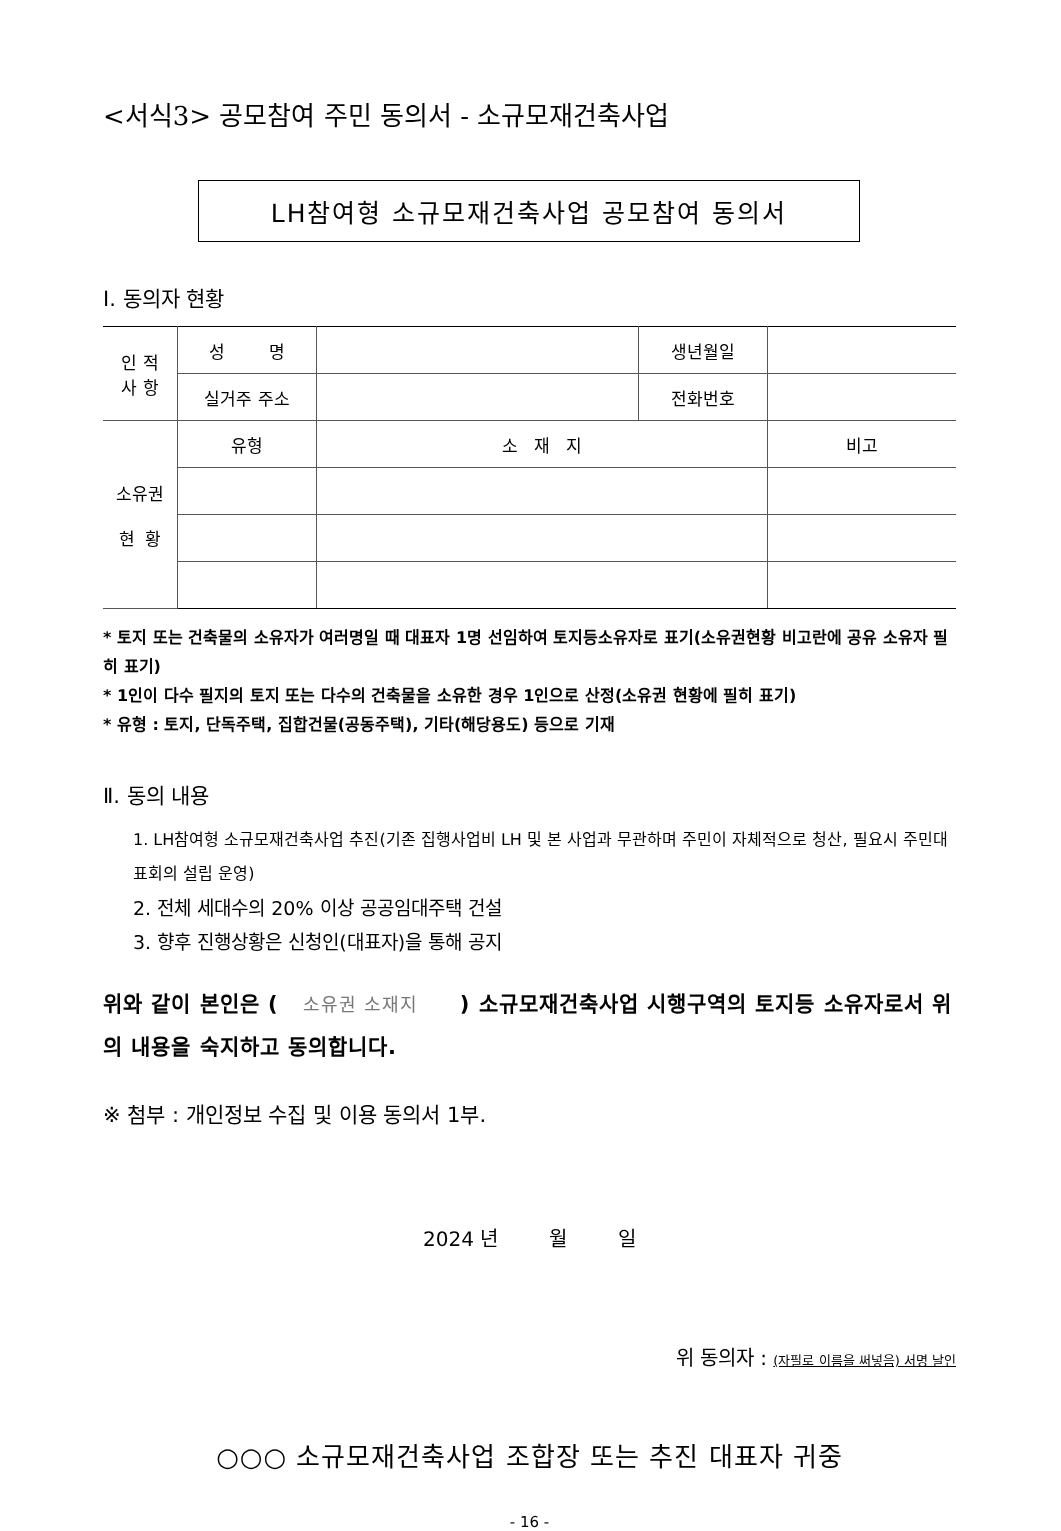<서식3> 공모참여 주민 동의서 - 소규모재건축사업
LH참여형 소규모재건축사업 공모참여 동의서
Ⅰ. 동의자 현황
| 인 적 사 항 | 성 명 | | 생년월일 | |
| | 실거주 주소 | | 전화번호 | |
| 소유권 현 황 | 유형 | 소 재 지 | | 비고 |
* 토지 또는 건축물의 소유자가 여러명일 때 대표자 1명 선임하여 토지등소유자로 표기(소유권현황 비고란에 공유 소유자 필히 표기)
* 1인이 다수 필지의 토지 또는 다수의 건축물을 소유한 경우 1인으로 산정(소유권 현황에 필히 표기)
* 유형 : 토지, 단독주택, 집합건물(공동주택), 기타(해당용도) 등으로 기재
Ⅱ. 동의 내용
1. LH참여형 소규모재건축사업 추진(기존 집행사업비 LH 및 본 사업과 무관하며 주민이 자체적으로 청산, 필요시 주민대표회의 설립 운영)
2. 전체 세대수의 20% 이상 공공임대주택 건설
3. 향후 진행상황은 신청인(대표자)을 통해 공지
위와 같이 본인은 ( 소유권 소재지 ) 소규모재건축사업 시행구역의 토지등 소유자로서 위의 내용을 숙지하고 동의합니다.
※ 첨부 : 개인정보 수집 및 이용 동의서 1부.
2024 년 월 일
위 동의자 : (자필로 이름을 써넣음) 서명 날인
○○○ 소규모재건축사업 조합장 또는 추진 대표자 귀중
- 16 -